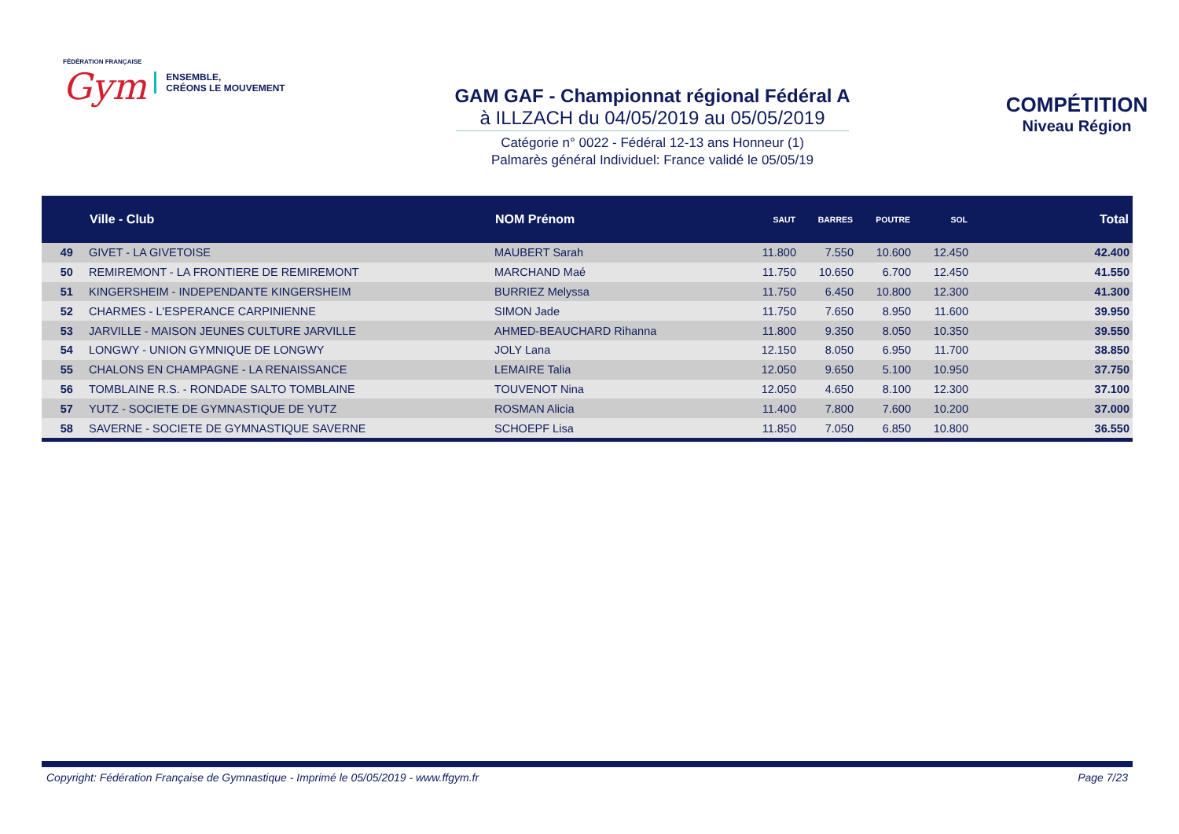FÉDÉRATION FRANÇAISE
Gym
ENSEMBLE,
CRÉONS LE MOUVEMENT
GAM GAF - Championnat régional Fédéral A
à ILLZACH du 04/05/2019 au 05/05/2019
Catégorie n° 0022 - Fédéral 12-13 ans Honneur (1)
Palmarès général Individuel: France validé le 05/05/19
COMPÉTITION
Niveau Région
| | Ville - Club | NOM Prénom | SAUT | BARRES | POUTRE | SOL | Total |
| --- | --- | --- | --- | --- | --- | --- | --- |
| 49 | GIVET - LA GIVETOISE | MAUBERT Sarah | 11.800 | 7.550 | 10.600 | 12.450 | 42.400 |
| 50 | REMIREMONT - LA FRONTIERE DE REMIREMONT | MARCHAND Maé | 11.750 | 10.650 | 6.700 | 12.450 | 41.550 |
| 51 | KINGERSHEIM - INDEPENDANTE KINGERSHEIM | BURRIEZ Melyssa | 11.750 | 6.450 | 10.800 | 12.300 | 41.300 |
| 52 | CHARMES - L'ESPERANCE CARPINIENNE | SIMON Jade | 11.750 | 7.650 | 8.950 | 11.600 | 39.950 |
| 53 | JARVILLE - MAISON JEUNES CULTURE JARVILLE | AHMED-BEAUCHARD Rihanna | 11.800 | 9.350 | 8.050 | 10.350 | 39.550 |
| 54 | LONGWY - UNION GYMNIQUE DE LONGWY | JOLY Lana | 12.150 | 8.050 | 6.950 | 11.700 | 38.850 |
| 55 | CHALONS EN CHAMPAGNE - LA RENAISSANCE | LEMAIRE Talia | 12.050 | 9.650 | 5.100 | 10.950 | 37.750 |
| 56 | TOMBLAINE R.S. - RONDADE SALTO TOMBLAINE | TOUVENOT Nina | 12.050 | 4.650 | 8.100 | 12.300 | 37.100 |
| 57 | YUTZ - SOCIETE DE GYMNASTIQUE DE YUTZ | ROSMAN Alicia | 11.400 | 7.800 | 7.600 | 10.200 | 37.000 |
| 58 | SAVERNE - SOCIETE DE GYMNASTIQUE SAVERNE | SCHOEPF Lisa | 11.850 | 7.050 | 6.850 | 10.800 | 36.550 |
Copyright: Fédération Française de Gymnastique - Imprimé le 05/05/2019 - www.ffgym.fr Page 7/23